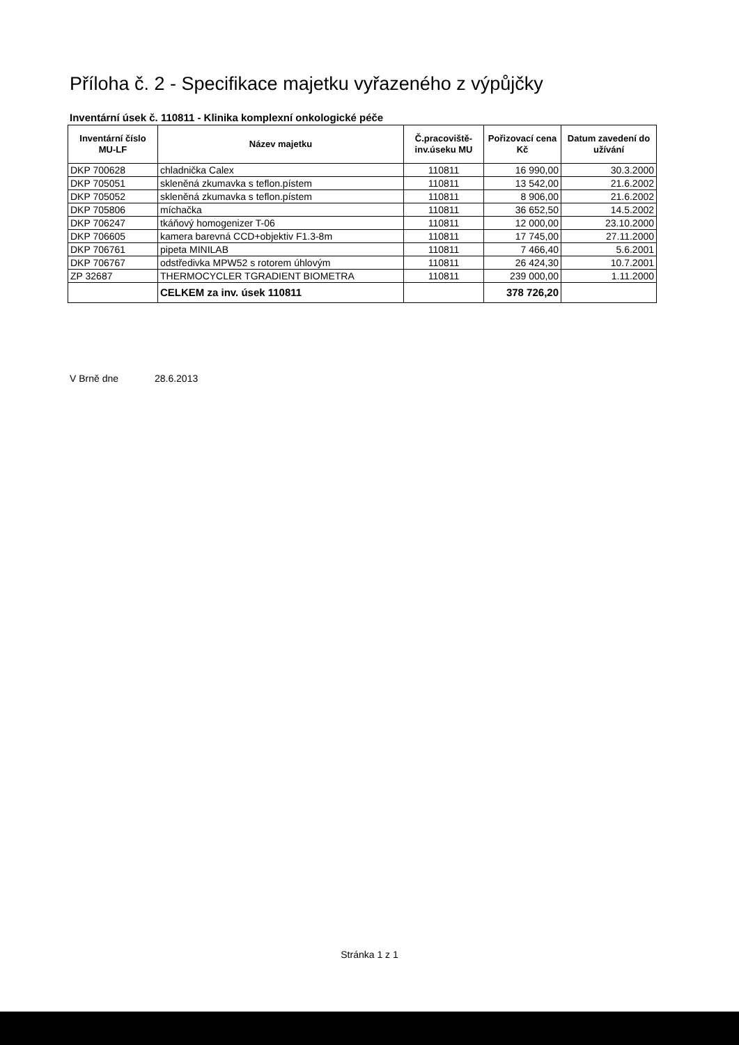Příloha č. 2 - Specifikace majetku vyřazeného z výpůjčky
Inventární úsek č. 110811 - Klinika komplexní onkologické péče
| Inventární číslo MU-LF | Název majetku | Č.pracoviště-inv.úseku MU | Pořizovací cena Kč | Datum zavedení do užívání |
| --- | --- | --- | --- | --- |
| DKP 700628 | chladnička Calex | 110811 | 16 990,00 | 30.3.2000 |
| DKP 705051 | skleněná zkumavka s teflon.pístem | 110811 | 13 542,00 | 21.6.2002 |
| DKP 705052 | skleněná zkumavka s teflon.pístem | 110811 | 8 906,00 | 21.6.2002 |
| DKP 705806 | míchačka | 110811 | 36 652,50 | 14.5.2002 |
| DKP 706247 | tkáňový homogenizer T-06 | 110811 | 12 000,00 | 23.10.2000 |
| DKP 706605 | kamera barevná CCD+objektiv F1.3-8m | 110811 | 17 745,00 | 27.11.2000 |
| DKP 706761 | pipeta MINILAB | 110811 | 7 466,40 | 5.6.2001 |
| DKP 706767 | odstředivka MPW52 s rotorem úhlovým | 110811 | 26 424,30 | 10.7.2001 |
| ZP 32687 | THERMOCYCLER TGRADIENT BIOMETRA | 110811 | 239 000,00 | 1.11.2000 |
| | CELKEM za inv. úsek 110811 | | 378 726,20 | |
V Brně dne 28.6.2013
Stránka 1 z 1